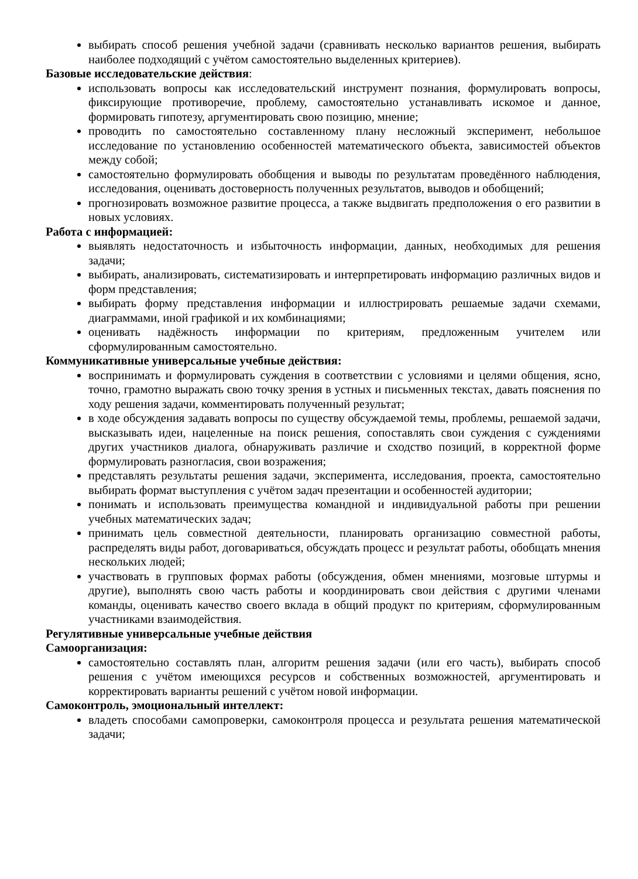выбирать способ решения учебной задачи (сравнивать несколько вариантов решения, выбирать наиболее подходящий с учётом самостоятельно выделенных критериев).
Базовые исследовательские действия:
использовать вопросы как исследовательский инструмент познания, формулировать вопросы, фиксирующие противоречие, проблему, самостоятельно устанавливать искомое и данное, формировать гипотезу, аргументировать свою позицию, мнение;
проводить по самостоятельно составленному плану несложный эксперимент, небольшое исследование по установлению особенностей математического объекта, зависимостей объектов между собой;
самостоятельно формулировать обобщения и выводы по результатам проведённого наблюдения, исследования, оценивать достоверность полученных результатов, выводов и обобщений;
прогнозировать возможное развитие процесса, а также выдвигать предположения о его развитии в новых условиях.
Работа с информацией:
выявлять недостаточность и избыточность информации, данных, необходимых для решения задачи;
выбирать, анализировать, систематизировать и интерпретировать информацию различных видов и форм представления;
выбирать форму представления информации и иллюстрировать решаемые задачи схемами, диаграммами, иной графикой и их комбинациями;
оценивать надёжность информации по критериям, предложенным учителем или сформулированным самостоятельно.
Коммуникативные универсальные учебные действия:
воспринимать и формулировать суждения в соответствии с условиями и целями общения, ясно, точно, грамотно выражать свою точку зрения в устных и письменных текстах, давать пояснения по ходу решения задачи, комментировать полученный результат;
в ходе обсуждения задавать вопросы по существу обсуждаемой темы, проблемы, решаемой задачи, высказывать идеи, нацеленные на поиск решения, сопоставлять свои суждения с суждениями других участников диалога, обнаруживать различие и сходство позиций, в корректной форме формулировать разногласия, свои возражения;
представлять результаты решения задачи, эксперимента, исследования, проекта, самостоятельно выбирать формат выступления с учётом задач презентации и особенностей аудитории;
понимать и использовать преимущества командной и индивидуальной работы при решении учебных математических задач;
принимать цель совместной деятельности, планировать организацию совместной работы, распределять виды работ, договариваться, обсуждать процесс и результат работы, обобщать мнения нескольких людей;
участвовать в групповых формах работы (обсуждения, обмен мнениями, мозговые штурмы и другие), выполнять свою часть работы и координировать свои действия с другими членами команды, оценивать качество своего вклада в общий продукт по критериям, сформулированным участниками взаимодействия.
Регулятивные универсальные учебные действия
Самоорганизация:
самостоятельно составлять план, алгоритм решения задачи (или его часть), выбирать способ решения с учётом имеющихся ресурсов и собственных возможностей, аргументировать и корректировать варианты решений с учётом новой информации.
Самоконтроль, эмоциональный интеллект:
владеть способами самопроверки, самоконтроля процесса и результата решения математической задачи;